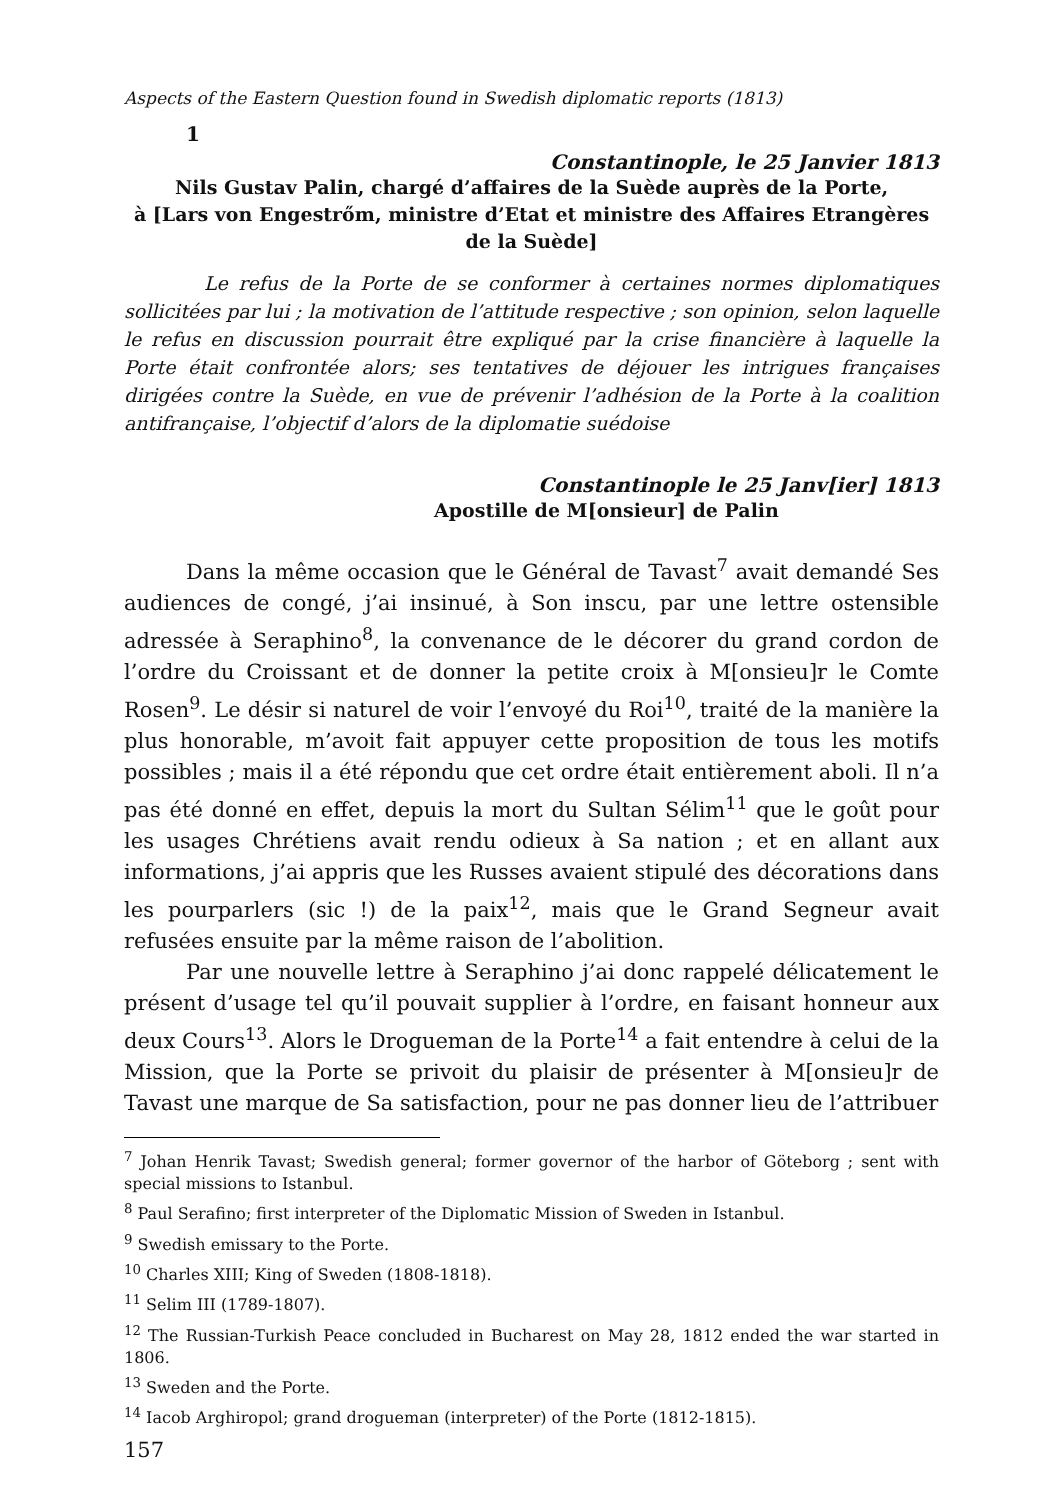Aspects of the Eastern Question found in Swedish diplomatic reports (1813)
1
Constantinople, le 25 Janvier 1813
Nils Gustav Palin, chargé d’affaires de la Suède auprès de la Porte,
à [Lars von Engestrőm, ministre d’Etat et ministre des Affaires Etrangères de la Suède]
Le refus de la Porte de se conformer à certaines normes diplomatiques sollicitées par lui ; la motivation de l’attitude respective ; son opinion, selon laquelle le refus en discussion pourrait être expliqué par la crise financière à laquelle la Porte était confrontée alors; ses tentatives de déjouer les intrigues françaises dirigées contre la Suède, en vue de prévenir l’adhésion de la Porte à la coalition antifrançaise, l’objectif d’alors de la diplomatie suédoise
Constantinople le 25 Janv[ier] 1813
Apostille de M[onsieur] de Palin
Dans la même occasion que le Général de Tavast<sup>7</sup> avait demandé Ses audiences de congé, j’ai insinué, à Son inscu, par une lettre ostensible adressée à Seraphino<sup>8</sup>, la convenance de le décorer du grand cordon de l’ordre du Croissant et de donner la petite croix à M[onsieu]r le Comte Rosen<sup>9</sup>. Le désir si naturel de voir l’envoyé du Roi<sup>10</sup>, traité de la manière la plus honorable, m’avoit fait appuyer cette proposition de tous les motifs possibles ; mais il a été répondu que cet ordre était entièrement aboli. Il n’a pas été donné en effet, depuis la mort du Sultan Sélim<sup>11</sup> que le goût pour les usages Chrétiens avait rendu odieux à Sa nation ; et en allant aux informations, j’ai appris que les Russes avaient stipulé des décorations dans les pourparlers (sic !) de la paix<sup>12</sup>, mais que le Grand Segneur avait refusées ensuite par la même raison de l’abolition.
Par une nouvelle lettre à Seraphino j’ai donc rappelé délicatement le présent d’usage tel qu’il pouvait supplier à l’ordre, en faisant honneur aux deux Cours<sup>13</sup>. Alors le Drogueman de la Porte<sup>14</sup> a fait entendre à celui de la Mission, que la Porte se privoit du plaisir de présenter à M[onsieu]r de Tavast une marque de Sa satisfaction, pour ne pas donner lieu de l’attribuer
<sup>7</sup> Johan Henrik Tavast; Swedish general; former governor of the harbor of Göteborg ; sent with special missions to Istanbul.
<sup>8</sup> Paul Serafino; first interpreter of the Diplomatic Mission of Sweden in Istanbul.
<sup>9</sup> Swedish emissary to the Porte.
<sup>10</sup> Charles XIII; King of Sweden (1808-1818).
<sup>11</sup> Selim III (1789-1807).
<sup>12</sup> The Russian-Turkish Peace concluded in Bucharest on May 28, 1812 ended the war started in 1806.
<sup>13</sup> Sweden and the Porte.
<sup>14</sup> Iacob Arghiropol; grand drogueman (interpreter) of the Porte (1812-1815).
157